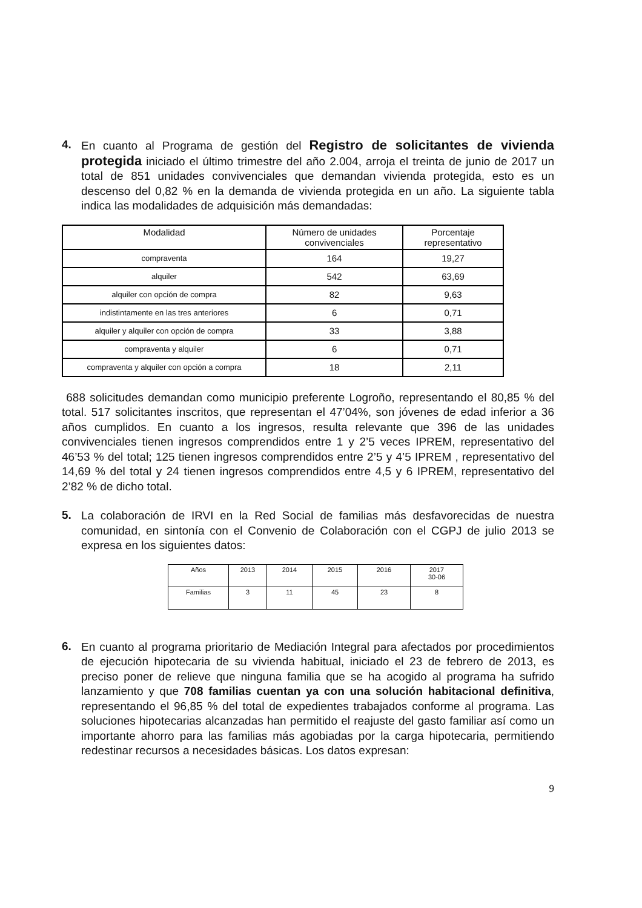4.
En cuanto al Programa de gestión del Registro de solicitantes de vivienda protegida iniciado el último trimestre del año 2.004, arroja el treinta de junio de 2017 un total de 851 unidades convivenciales que demandan vivienda protegida, esto es un descenso del 0,82 % en la demanda de vivienda protegida en un año. La siguiente tabla indica las modalidades de adquisición más demandadas:
| Modalidad | Número de unidades convivenciales | Porcentaje representativo |
| compraventa | 164 | 19,27 |
| alquiler | 542 | 63,69 |
| alquiler con opción de compra | 82 | 9,63 |
| indistintamente en las tres anteriores | 6 | 0,71 |
| alquiler y alquiler con opción de compra | 33 | 3,88 |
| compraventa y alquiler | 6 | 0,71 |
| compraventa y alquiler con opción a compra | 18 | 2,11 |
688 solicitudes demandan como municipio preferente Logroño, representando el 80,85 % del total. 517 solicitantes inscritos, que representan el 47’04%, son jóvenes de edad inferior a 36 años cumplidos. En cuanto a los ingresos, resulta relevante que 396 de las unidades convivenciales tienen ingresos comprendidos entre 1 y 2’5 veces IPREM, representativo del 46’53 % del total; 125 tienen ingresos comprendidos entre 2’5 y 4’5 IPREM , representativo del 14,69 % del total y 24 tienen ingresos comprendidos entre 4,5 y 6 IPREM, representativo del 2’82 % de dicho total.
5.
La colaboración de IRVI en la Red Social de familias más desfavorecidas de nuestra comunidad, en sintonía con el Convenio de Colaboración con el CGPJ de julio 2013 se expresa en los siguientes datos:
| Años | 2013 | 2014 | 2015 | 2016 | 2017 30-06 |
| Familias | 3 | 11 | 45 | 23 | 8 |
6.
En cuanto al programa prioritario de Mediación Integral para afectados por procedimientos de ejecución hipotecaria de su vivienda habitual, iniciado el 23 de febrero de 2013, es preciso poner de relieve que ninguna familia que se ha acogido al programa ha sufrido lanzamiento y que 708 familias cuentan ya con una solución habitacional definitiva, representando el 96,85 % del total de expedientes trabajados conforme al programa. Las soluciones hipotecarias alcanzadas han permitido el reajuste del gasto familiar así como un importante ahorro para las familias más agobiadas por la carga hipotecaria, permitiendo redestinar recursos a necesidades básicas. Los datos expresan:
9